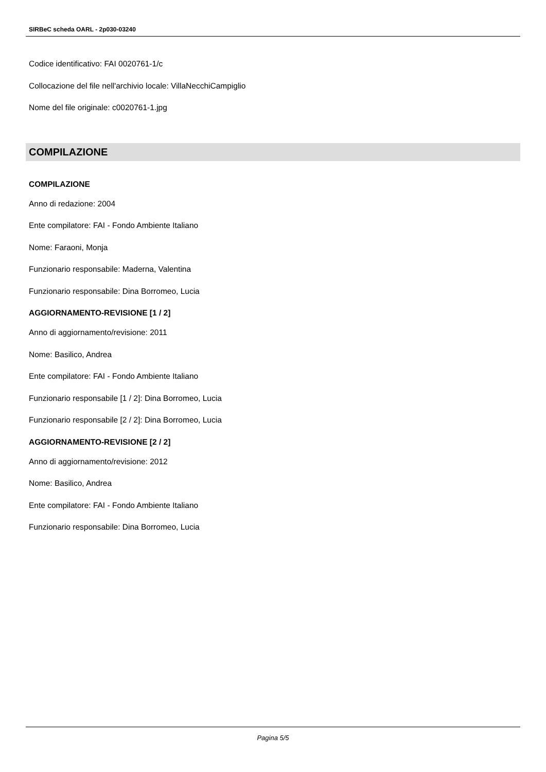SIRBeC scheda OARL - 2p030-03240
Codice identificativo: FAI 0020761-1/c
Collocazione del file nell'archivio locale: VillaNecchiCampiglio
Nome del file originale: c0020761-1.jpg
COMPILAZIONE
COMPILAZIONE
Anno di redazione: 2004
Ente compilatore: FAI - Fondo Ambiente Italiano
Nome: Faraoni, Monja
Funzionario responsabile: Maderna, Valentina
Funzionario responsabile: Dina Borromeo, Lucia
AGGIORNAMENTO-REVISIONE [1 / 2]
Anno di aggiornamento/revisione: 2011
Nome: Basilico, Andrea
Ente compilatore: FAI - Fondo Ambiente Italiano
Funzionario responsabile [1 / 2]: Dina Borromeo, Lucia
Funzionario responsabile [2 / 2]: Dina Borromeo, Lucia
AGGIORNAMENTO-REVISIONE [2 / 2]
Anno di aggiornamento/revisione: 2012
Nome: Basilico, Andrea
Ente compilatore: FAI - Fondo Ambiente Italiano
Funzionario responsabile: Dina Borromeo, Lucia
Pagina 5/5